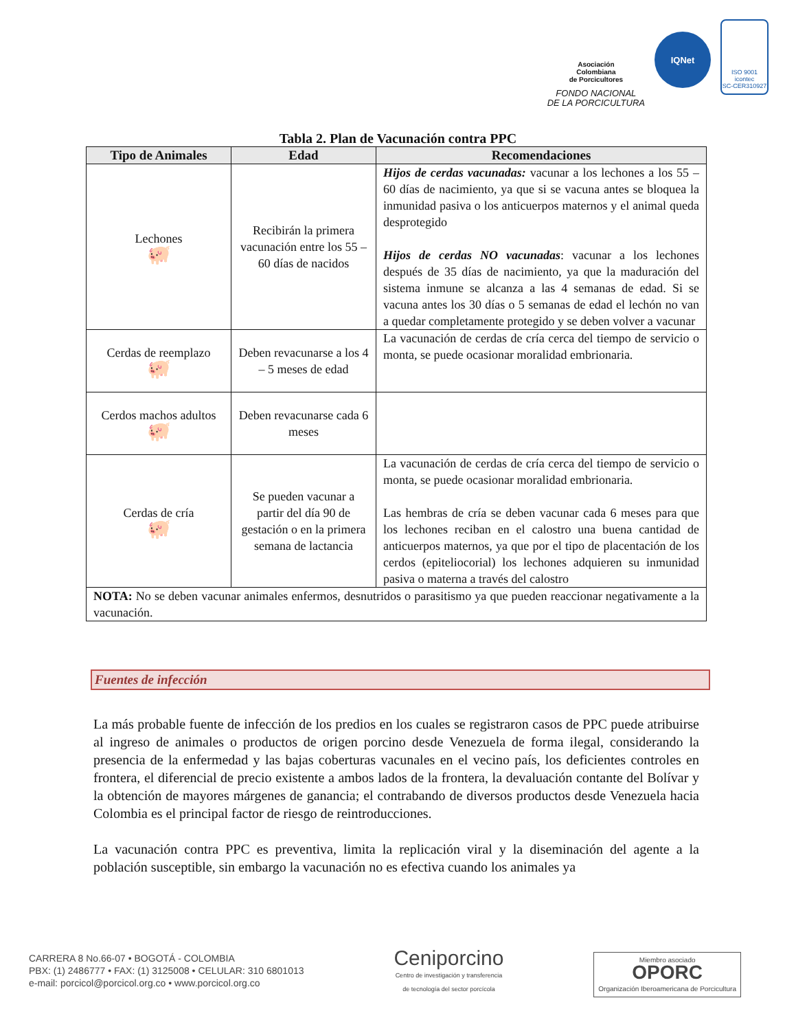Asociación
Colombiana
de Porcicultores
FONDO NACIONAL
DE LA PORCICULTURA
IQNet
ISO 9001
icontec
SC-CER310927
Tabla 2. Plan de Vacunación contra PPC
| Tipo de Animales | Edad | Recomendaciones |
| --- | --- | --- |
| Lechones 🐖 | Recibirán la primera vacunación entre los 55 – 60 días de nacidos | Hijos de cerdas vacunadas: vacunar a los lechones a los 55 – 60 días de nacimiento, ya que si se vacuna antes se bloquea la inmunidad pasiva o los anticuerpos maternos y el animal queda desprotegido Hijos de cerdas NO vacunadas : vacunar a los lechones después de 35 días de nacimiento, ya que la maduración del sistema inmune se alcanza a las 4 semanas de edad. Si se vacuna antes los 30 días o 5 semanas de edad el lechón no van a quedar completamente protegido y se deben volver a vacunar |
| Cerdas de reemplazo 🐖 | Deben revacunarse a los 4 – 5 meses de edad | La vacunación de cerdas de cría cerca del tiempo de servicio o monta, se puede ocasionar moralidad embrionaria. |
| Cerdos machos adultos 🐖 | Deben revacunarse cada 6 meses | |
| Cerdas de cría 🐖 | Se pueden vacunar a partir del día 90 de gestación o en la primera semana de lactancia | La vacunación de cerdas de cría cerca del tiempo de servicio o monta, se puede ocasionar moralidad embrionaria. Las hembras de cría se deben vacunar cada 6 meses para que los lechones reciban en el calostro una buena cantidad de anticuerpos maternos, ya que por el tipo de placentación de los cerdos (epiteliocorial) los lechones adquieren su inmunidad pasiva o materna a través del calostro |
| NOTA: No se deben vacunar animales enfermos, desnutridos o parasitismo ya que pueden reaccionar negativamente a la vacunación. | | |
Fuentes de infección
La más probable fuente de infección de los predios en los cuales se registraron casos de PPC puede atribuirse al ingreso de animales o productos de origen porcino desde Venezuela de forma ilegal, considerando la presencia de la enfermedad y las bajas coberturas vacunales en el vecino país, los deficientes controles en frontera, el diferencial de precio existente a ambos lados de la frontera, la devaluación contante del Bolívar y la obtención de mayores márgenes de ganancia; el contrabando de diversos productos desde Venezuela hacia Colombia es el principal factor de riesgo de reintroducciones.
La vacunación contra PPC es preventiva, limita la replicación viral y la diseminación del agente a la población susceptible, sin embargo la vacunación no es efectiva cuando los animales ya
CARRERA 8 No.66-07 • BOGOTÁ - COLOMBIA
PBX: (1) 2486777 • FAX: (1) 3125008 • CELULAR: 310 6801013
e-mail: porcicol@porcicol.org.co • www.porcicol.org.co
Ceniporcino
Centro de investigación y transferencia
de tecnología del sector porcícola
Miembro asociado
OPORC
Organización Iberoamericana de Porcicultura